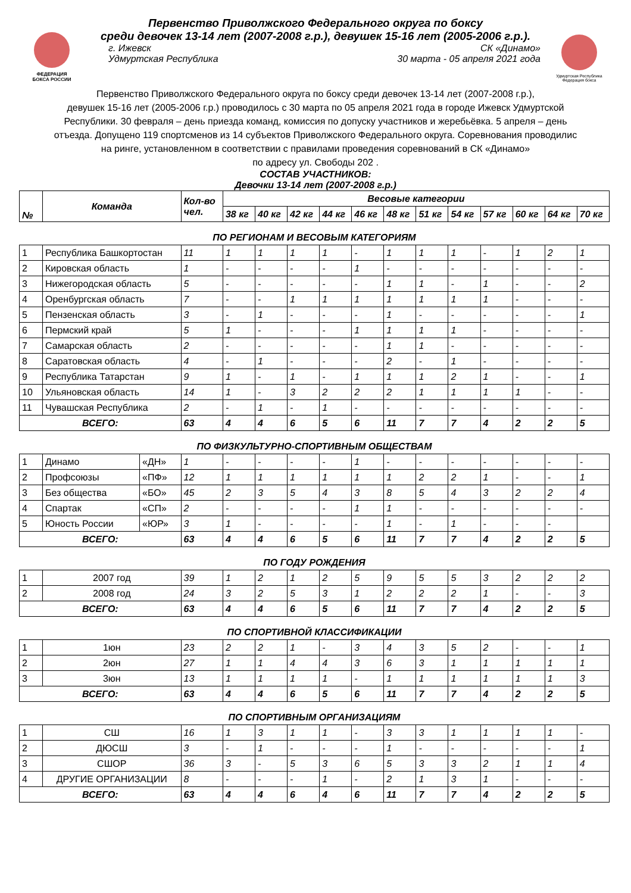ФЕДЕРАЦИЯ
БОКСА РОССИИ
Первенство Приволжского Федерального округа по боксу
среди девочек 13-14 лет (2007-2008 г.р.), девушек 15-16 лет (2005-2006 г.р.).
г. Ижевск СК «Динамо»
Удмуртская Республика 30 марта - 05 апреля 2021 года
Удмуртская Республика
Федерация бокса
Первенство Приволжского Федерального округа по боксу среди девочек 13-14 лет (2007-2008 г.р.),
девушек 15-16 лет (2005-2006 г.р.) проводилось с 30 марта по 05 апреля 2021 года в городе Ижевск Удмуртской
Республики. 30 февраля – день приезда команд, комиссия по допуску участников и жеребьёвка. 5 апреля – день
отъезда. Допущено 119 спортсменов из 14 субъектов Приволжского Федерального округа. Соревнования проводилис
на ринге, установленном в соответствии с правилами проведения соревнований в СК «Динамо»
по адресу ул. Свободы 202 .
СОСТАВ УЧАСТНИКОВ:
Девочки 13-14 лет (2007-2008 г.р.)
| № | Команда | | Кол-во чел. | Весовые категории | | | | | | | | | | | |
| --- | --- | --- | --- | --- | --- | --- | --- | --- | --- | --- | --- | --- | --- | --- | --- |
| | | | | 38 кг | 40 кг | 42 кг | 44 кг | 46 кг | 48 кг | 51 кг | 54 кг | 57 кг | 60 кг | 64 кг | 70 кг |
| ПО РЕГИОНАМ И ВЕСОВЫМ КАТЕГОРИЯМ | | | | | | | | | | | | | | | |
| 1 | Республика Башкортостан | | 11 | 1 | 1 | 1 | 1 | - | 1 | 1 | 1 | - | 1 | 2 | 1 |
| 2 | Кировская область | | 1 | - | - | - | - | 1 | - | - | - | - | - | - | - |
| 3 | Нижегородская область | | 5 | - | - | - | - | - | 1 | 1 | - | 1 | - | - | 2 |
| 4 | Оренбургская область | | 7 | - | - | 1 | 1 | 1 | 1 | 1 | 1 | 1 | - | - | - |
| 5 | Пензенская область | | 3 | - | 1 | - | - | - | 1 | - | - | - | - | - | 1 |
| 6 | Пермский край | | 5 | 1 | - | - | - | 1 | 1 | 1 | 1 | - | - | - | - |
| 7 | Самарская область | | 2 | - | - | - | - | - | 1 | 1 | - | - | - | - | - |
| 8 | Саратовская область | | 4 | - | 1 | - | - | - | 2 | - | 1 | - | - | - | - |
| 9 | Республика Татарстан | | 9 | 1 | - | 1 | - | 1 | 1 | 1 | 2 | 1 | - | - | 1 |
| 10 | Ульяновская область | | 14 | 1 | - | 3 | 2 | 2 | 2 | 1 | 1 | 1 | 1 | - | - |
| 11 | Чувашская Республика | | 2 | - | 1 | - | 1 | - | - | - | - | - | - | - | - |
| ВСЕГО: | | | 63 | 4 | 4 | 6 | 5 | 6 | 11 | 7 | 7 | 4 | 2 | 2 | 5 |
| ПО ФИЗКУЛЬТУРНО-СПОРТИВНЫМ ОБЩЕСТВАМ | | | | | | | | | | | | | | | |
| 1 | Динамо | «ДН» | 1 | - | - | - | - | 1 | - | - | - | - | - | - | - |
| 2 | Профсоюзы | «ПФ» | 12 | 1 | 1 | 1 | 1 | 1 | 1 | 2 | 2 | 1 | - | - | 1 |
| 3 | Без общества | «БО» | 45 | 2 | 3 | 5 | 4 | 3 | 8 | 5 | 4 | 3 | 2 | 2 | 4 |
| 4 | Спартак | «СП» | 2 | - | - | - | - | 1 | 1 | - | - | - | - | - | - |
| 5 | Юность России | «ЮР» | 3 | 1 | - | - | - | - | 1 | - | 1 | - | - | - | |
| ВСЕГО: | | | 63 | 4 | 4 | 6 | 5 | 6 | 11 | 7 | 7 | 4 | 2 | 2 | 5 |
| ПО ГОДУ РОЖДЕНИЯ | | | | | | | | | | | | | | | |
| 1 | 2007 год | | 39 | 1 | 2 | 1 | 2 | 5 | 9 | 5 | 5 | 3 | 2 | 2 | 2 |
| 2 | 2008 год | | 24 | 3 | 2 | 5 | 3 | 1 | 2 | 2 | 2 | 1 | - | - | 3 |
| ВСЕГО: | | | 63 | 4 | 4 | 6 | 5 | 6 | 11 | 7 | 7 | 4 | 2 | 2 | 5 |
| ПО СПОРТИВНОЙ КЛАССИФИКАЦИИ | | | | | | | | | | | | | | | |
| 1 | 1юн | | 23 | 2 | 2 | 1 | - | 3 | 4 | 3 | 5 | 2 | - | - | 1 |
| 2 | 2юн | | 27 | 1 | 1 | 4 | 4 | 3 | 6 | 3 | 1 | 1 | 1 | 1 | 1 |
| 3 | 3юн | | 13 | 1 | 1 | 1 | 1 | - | 1 | 1 | 1 | 1 | 1 | 1 | 3 |
| ВСЕГО: | | | 63 | 4 | 4 | 6 | 5 | 6 | 11 | 7 | 7 | 4 | 2 | 2 | 5 |
| ПО СПОРТИВНЫМ ОРГАНИЗАЦИЯМ | | | | | | | | | | | | | | | |
| 1 | СШ | | 16 | 1 | 3 | 1 | 1 | - | 3 | 3 | 1 | 1 | 1 | 1 | - |
| 2 | ДЮСШ | | 3 | - | 1 | - | - | - | 1 | - | - | - | - | - | 1 |
| 3 | СШОР | | 36 | 3 | - | 5 | 3 | 6 | 5 | 3 | 3 | 2 | 1 | 1 | 4 |
| 4 | ДРУГИЕ ОРГАНИЗАЦИИ | | 8 | - | - | - | 1 | - | 2 | 1 | 3 | 1 | - | - | - |
| ВСЕГО: | | | 63 | 4 | 4 | 6 | 4 | 6 | 11 | 7 | 7 | 4 | 2 | 2 | 5 |